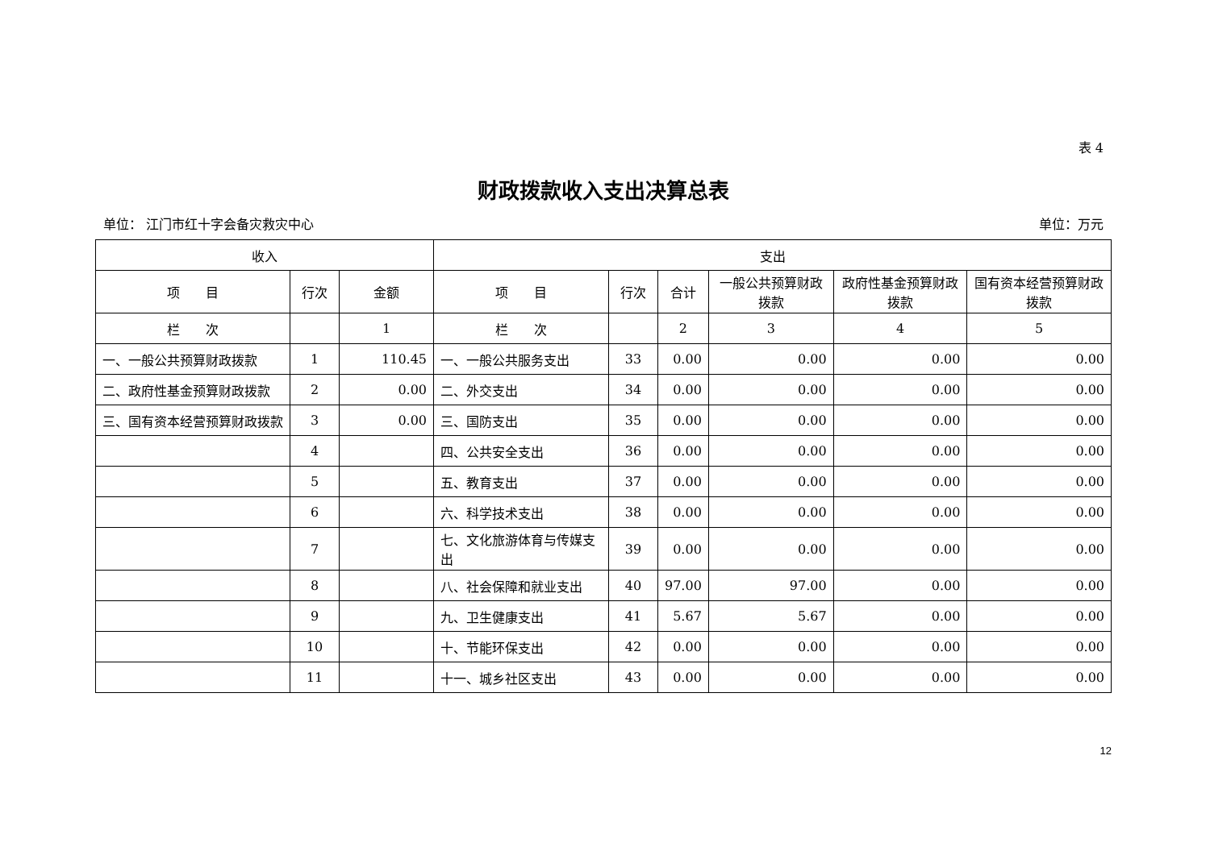表 4
财政拨款收入支出决算总表
单位： 江门市红十字会备灾救灾中心 单位：万元
| 收入 | | | 支出 | | | | | |
| --- | --- | --- | --- | --- | --- | --- | --- | --- |
| 项 目 | 行次 | 金额 | 项 目 | 行次 | 合计 | 一般公共预算财政拨款 | 政府性基金预算财政拨款 | 国有资本经营预算财政拨款 |
| 栏 次 | | 1 | 栏 次 | | 2 | 3 | 4 | 5 |
| 一、一般公共预算财政拨款 | 1 | 110.45 | 一、一般公共服务支出 | 33 | 0.00 | 0.00 | 0.00 | 0.00 |
| 二、政府性基金预算财政拨款 | 2 | 0.00 | 二、外交支出 | 34 | 0.00 | 0.00 | 0.00 | 0.00 |
| 三、国有资本经营预算财政拨款 | 3 | 0.00 | 三、国防支出 | 35 | 0.00 | 0.00 | 0.00 | 0.00 |
| | 4 | | 四、公共安全支出 | 36 | 0.00 | 0.00 | 0.00 | 0.00 |
| | 5 | | 五、教育支出 | 37 | 0.00 | 0.00 | 0.00 | 0.00 |
| | 6 | | 六、科学技术支出 | 38 | 0.00 | 0.00 | 0.00 | 0.00 |
| | 7 | | 七、文化旅游体育与传媒支出 | 39 | 0.00 | 0.00 | 0.00 | 0.00 |
| | 8 | | 八、社会保障和就业支出 | 40 | 97.00 | 97.00 | 0.00 | 0.00 |
| | 9 | | 九、卫生健康支出 | 41 | 5.67 | 5.67 | 0.00 | 0.00 |
| | 10 | | 十、节能环保支出 | 42 | 0.00 | 0.00 | 0.00 | 0.00 |
| | 11 | | 十一、城乡社区支出 | 43 | 0.00 | 0.00 | 0.00 | 0.00 |
12